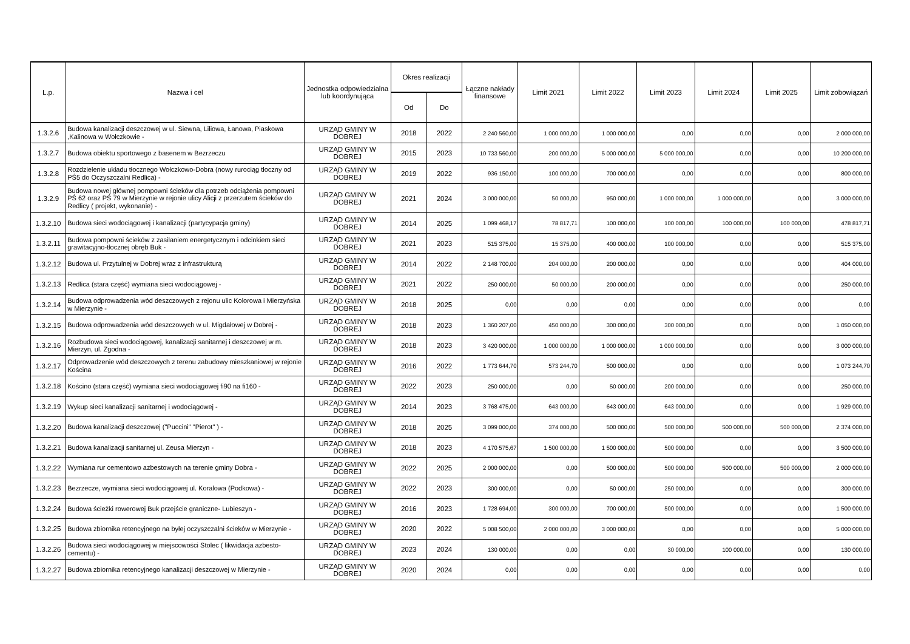| L.p. | Nazwa i cel | Jednostka odpowiedzialna lub koordynująca | Okres realizacji | | Łączne nakłady finansowe | Limit 2021 | Limit 2022 | Limit 2023 | Limit 2024 | Limit 2025 | Limit zobowiązań |
| --- | --- | --- | --- | --- | --- | --- | --- | --- | --- | --- | --- |
| | | | Od | Do | | | | | | | |
| 1.3.2.6 | Budowa kanalizacji deszczowej w ul. Siewna, Liliowa, Łanowa, Piaskowa ,Kalinowa w Wołczkowie - | URZĄD GMINY W DOBREJ | 2018 | 2022 | 2 240 560,00 | 1 000 000,00 | 1 000 000,00 | 0,00 | 0,00 | 0,00 | 2 000 000,00 |
| 1.3.2.7 | Budowa obiektu sportowego z basenem w Bezrzeczu | URZĄD GMINY W DOBREJ | 2015 | 2023 | 10 733 560,00 | 200 000,00 | 5 000 000,00 | 5 000 000,00 | 0,00 | 0,00 | 10 200 000,00 |
| 1.3.2.8 | Rozdzielenie układu tłocznego Wołczkowo-Dobra (nowy rurociąg tłoczny od PŚ5 do Oczyszczalni Redlica) - | URZĄD GMINY W DOBREJ | 2019 | 2022 | 936 150,00 | 100 000,00 | 700 000,00 | 0,00 | 0,00 | 0,00 | 800 000,00 |
| 1.3.2.9 | Budowa nowej głównej pompowni ścieków dla potrzeb odciążenia pompowni PŚ 62 oraz PŚ 79 w Mierzynie w rejonie ulicy Alicji z przerzutem ścieków do Redlicy ( projekt, wykonanie) - | URZĄD GMINY W DOBREJ | 2021 | 2024 | 3 000 000,00 | 50 000,00 | 950 000,00 | 1 000 000,00 | 1 000 000,00 | 0,00 | 3 000 000,00 |
| 1.3.2.10 | Budowa sieci wodociągowej i kanalizacji (partycypacja gminy) | URZĄD GMINY W DOBREJ | 2014 | 2025 | 1 099 468,17 | 78 817,71 | 100 000,00 | 100 000,00 | 100 000,00 | 100 000,00 | 478 817,71 |
| 1.3.2.11 | Budowa pompowni ścieków z zasilaniem energetycznym i odcinkiem sieci grawitacyjno-tłocznej obręb Buk - | URZĄD GMINY W DOBREJ | 2021 | 2023 | 515 375,00 | 15 375,00 | 400 000,00 | 100 000,00 | 0,00 | 0,00 | 515 375,00 |
| 1.3.2.12 | Budowa ul. Przytulnej w Dobrej wraz z infrastrukturą | URZĄD GMINY W DOBREJ | 2014 | 2022 | 2 148 700,00 | 204 000,00 | 200 000,00 | 0,00 | 0,00 | 0,00 | 404 000,00 |
| 1.3.2.13 | Redlica (stara część) wymiana sieci wodociągowej - | URZĄD GMINY W DOBREJ | 2021 | 2022 | 250 000,00 | 50 000,00 | 200 000,00 | 0,00 | 0,00 | 0,00 | 250 000,00 |
| 1.3.2.14 | Budowa odprowadzenia wód deszczowych z rejonu ulic Kolorowa i Mierzyńska w Mierzynie - | URZĄD GMINY W DOBREJ | 2018 | 2025 | 0,00 | 0,00 | 0,00 | 0,00 | 0,00 | 0,00 | 0,00 |
| 1.3.2.15 | Budowa odprowadzenia wód deszczowych w ul. Migdałowej w Dobrej - | URZĄD GMINY W DOBREJ | 2018 | 2023 | 1 360 207,00 | 450 000,00 | 300 000,00 | 300 000,00 | 0,00 | 0,00 | 1 050 000,00 |
| 1.3.2.16 | Rozbudowa sieci wodociągowej, kanalizacji sanitarnej i deszczowej w m. Mierzyn, ul. Zgodna - | URZĄD GMINY W DOBREJ | 2018 | 2023 | 3 420 000,00 | 1 000 000,00 | 1 000 000,00 | 1 000 000,00 | 0,00 | 0,00 | 3 000 000,00 |
| 1.3.2.17 | Odprowadzenie wód deszczowych z terenu zabudowy mieszkaniowej w rejonie Kościna | URZĄD GMINY W DOBREJ | 2016 | 2022 | 1 773 644,70 | 573 244,70 | 500 000,00 | 0,00 | 0,00 | 0,00 | 1 073 244,70 |
| 1.3.2.18 | Kościno (stara część) wymiana sieci wodociągowej fi90 na fi160 - | URZĄD GMINY W DOBREJ | 2022 | 2023 | 250 000,00 | 0,00 | 50 000,00 | 200 000,00 | 0,00 | 0,00 | 250 000,00 |
| 1.3.2.19 | Wykup sieci kanalizacji sanitarnej i wodociągowej - | URZĄD GMINY W DOBREJ | 2014 | 2023 | 3 768 475,00 | 643 000,00 | 643 000,00 | 643 000,00 | 0,00 | 0,00 | 1 929 000,00 |
| 1.3.2.20 | Budowa kanalizacji deszczowej ("Puccini" "Pierot" ) - | URZĄD GMINY W DOBREJ | 2018 | 2025 | 3 099 000,00 | 374 000,00 | 500 000,00 | 500 000,00 | 500 000,00 | 500 000,00 | 2 374 000,00 |
| 1.3.2.21 | Budowa kanalizacji sanitarnej ul. Zeusa Mierzyn - | URZĄD GMINY W DOBREJ | 2018 | 2023 | 4 170 575,67 | 1 500 000,00 | 1 500 000,00 | 500 000,00 | 0,00 | 0,00 | 3 500 000,00 |
| 1.3.2.22 | Wymiana rur cementowo azbestowych na terenie gminy Dobra - | URZĄD GMINY W DOBREJ | 2022 | 2025 | 2 000 000,00 | 0,00 | 500 000,00 | 500 000,00 | 500 000,00 | 500 000,00 | 2 000 000,00 |
| 1.3.2.23 | Bezrzecze, wymiana sieci wodociągowej ul. Koralowa (Podkowa) - | URZĄD GMINY W DOBREJ | 2022 | 2023 | 300 000,00 | 0,00 | 50 000,00 | 250 000,00 | 0,00 | 0,00 | 300 000,00 |
| 1.3.2.24 | Budowa ścieżki rowerowej Buk przejście graniczne- Lubieszyn - | URZĄD GMINY W DOBREJ | 2016 | 2023 | 1 728 694,00 | 300 000,00 | 700 000,00 | 500 000,00 | 0,00 | 0,00 | 1 500 000,00 |
| 1.3.2.25 | Budowa zbiornika retencyjnego na byłej oczyszczalni ścieków w Mierzynie - | URZĄD GMINY W DOBREJ | 2020 | 2022 | 5 008 500,00 | 2 000 000,00 | 3 000 000,00 | 0,00 | 0,00 | 0,00 | 5 000 000,00 |
| 1.3.2.26 | Budowa sieci wodociągowej w miejscowości Stolec ( likwidacja azbesto-cementu) - | URZĄD GMINY W DOBREJ | 2023 | 2024 | 130 000,00 | 0,00 | 0,00 | 30 000,00 | 100 000,00 | 0,00 | 130 000,00 |
| 1.3.2.27 | Budowa zbiornika retencyjnego kanalizacji deszczowej w Mierzynie - | URZĄD GMINY W DOBREJ | 2020 | 2024 | 0,00 | 0,00 | 0,00 | 0,00 | 0,00 | 0,00 | 0,00 |